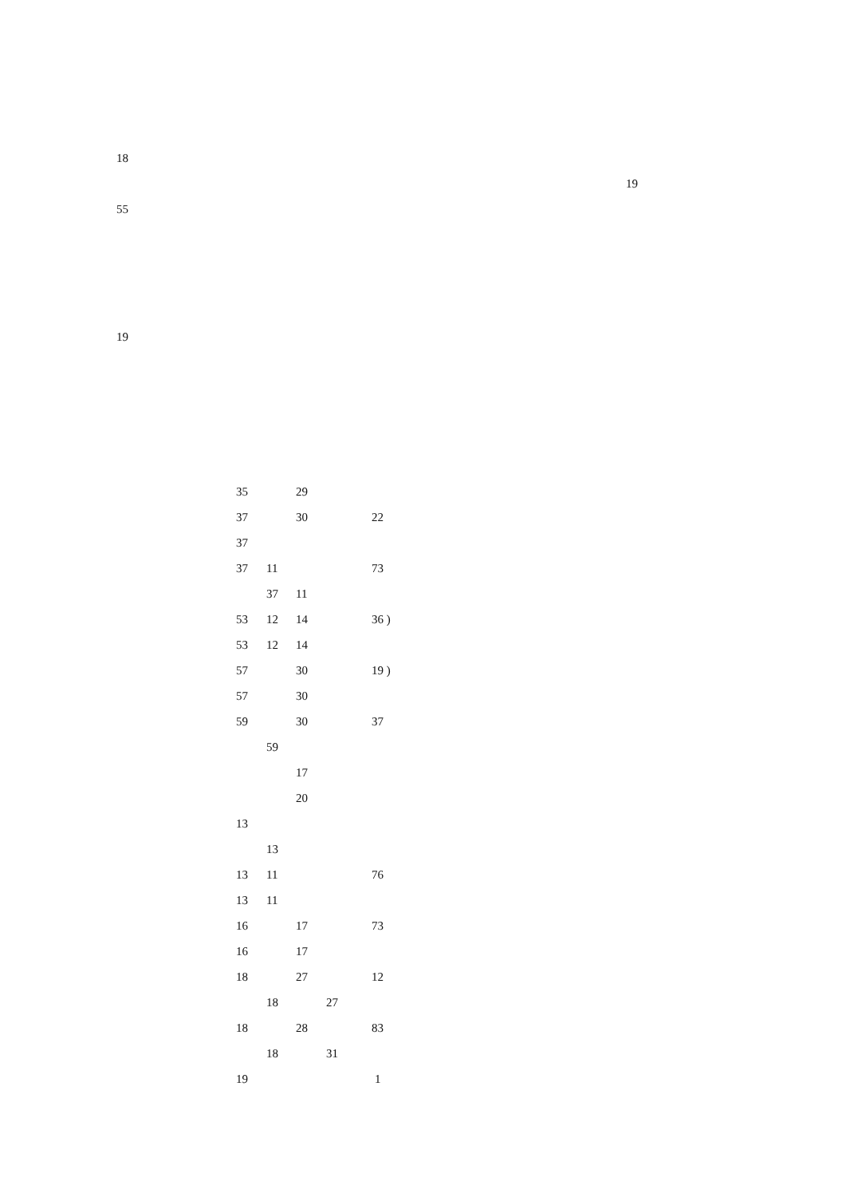18
19
55
19
35 29
37 30 22
37
37 11 73
37 11
53 12 14 36 )
53 12 14
57 30 19 )
57 30
59 30 37
59
17
20
13
13
13 11 76
13 11
16 17 73
16 17
18 27 12
18 27
18 28 83
18 31
19 1